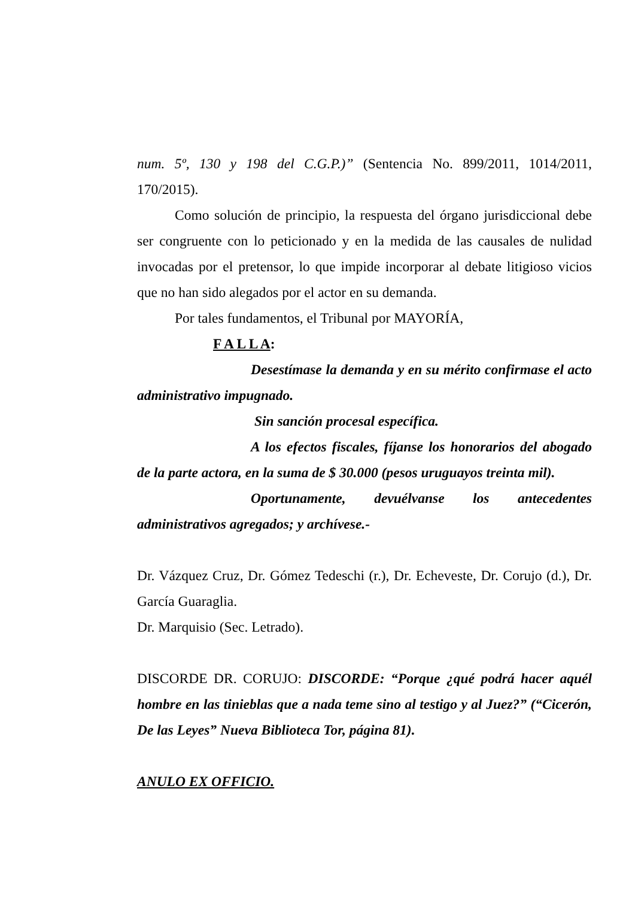num. 5º, 130 y 198 del C.G.P.)” (Sentencia No. 899/2011, 1014/2011, 170/2015).
Como solución de principio, la respuesta del órgano jurisdiccional debe ser congruente con lo peticionado y en la medida de las causales de nulidad invocadas por el pretensor, lo que impide incorporar al debate litigioso vicios que no han sido alegados por el actor en su demanda.
Por tales fundamentos, el Tribunal por MAYORÍA,
F A L L A:
Desestímase la demanda y en su mérito confirmase el acto administrativo impugnado.
Sin sanción procesal específica.
A los efectos fiscales, fíjanse los honorarios del abogado de la parte actora, en la suma de $ 30.000 (pesos uruguayos treinta mil).
Oportunamente, devuélvanse los antecedentes administrativos agregados; y archívese.-
Dr. Vázquez Cruz, Dr. Gómez Tedeschi (r.), Dr. Echeveste, Dr. Corujo (d.), Dr. García Guaraglia.
Dr. Marquisio (Sec. Letrado).
DISCORDE DR. CORUJO: DISCORDE: “Porque ¿qué podrá hacer aquél hombre en las tinieblas que a nada teme sino al testigo y al Juez?” (“Cicerón, De las Leyes” Nueva Biblioteca Tor, página 81).
ANULO EX OFFICIO.